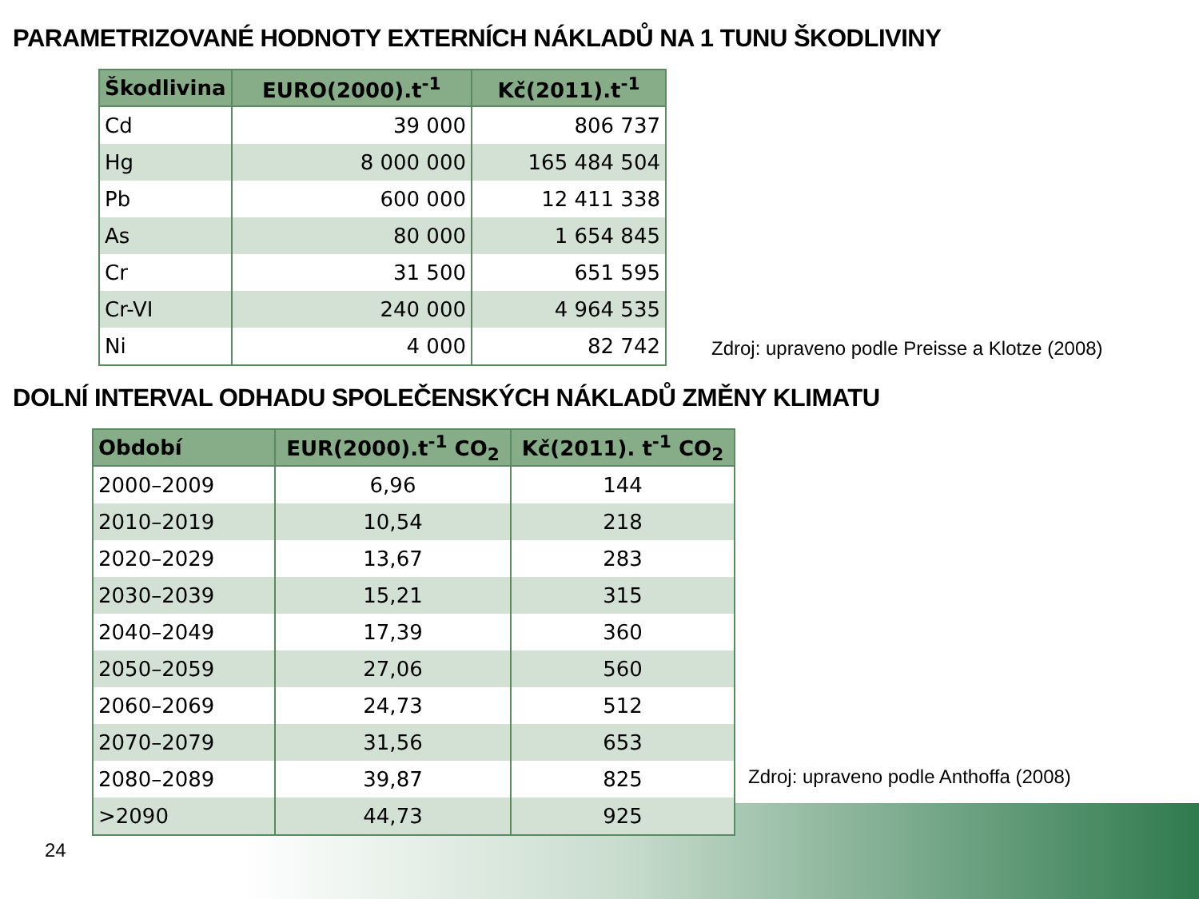PARAMETRIZOVANÉ HODNOTY EXTERNÍCH NÁKLADŮ NA 1 TUNU ŠKODLIVINY
| Škodlivina | EURO(2000).t<sup>-1</sup> | Kč(2011).t<sup>-1</sup> |
| --- | --- | --- |
| Cd | 39 000 | 806 737 |
| Hg | 8 000 000 | 165 484 504 |
| Pb | 600 000 | 12 411 338 |
| As | 80 000 | 1 654 845 |
| Cr | 31 500 | 651 595 |
| Cr-VI | 240 000 | 4 964 535 |
| Ni | 4 000 | 82 742 |
Zdroj: upraveno podle Preisse a Klotze (2008)
DOLNÍ INTERVAL ODHADU SPOLEČENSKÝCH NÁKLADŮ ZMĚNY KLIMATU
| Období | EUR(2000).t<sup>-1</sup> CO<sub>2</sub> | Kč(2011). t<sup>-1</sup> CO<sub>2</sub> |
| --- | --- | --- |
| 2000–2009 | 6,96 | 144 |
| 2010–2019 | 10,54 | 218 |
| 2020–2029 | 13,67 | 283 |
| 2030–2039 | 15,21 | 315 |
| 2040–2049 | 17,39 | 360 |
| 2050–2059 | 27,06 | 560 |
| 2060–2069 | 24,73 | 512 |
| 2070–2079 | 31,56 | 653 |
| 2080–2089 | 39,87 | 825 |
| >2090 | 44,73 | 925 |
Zdroj: upraveno podle Anthoffa (2008)
24